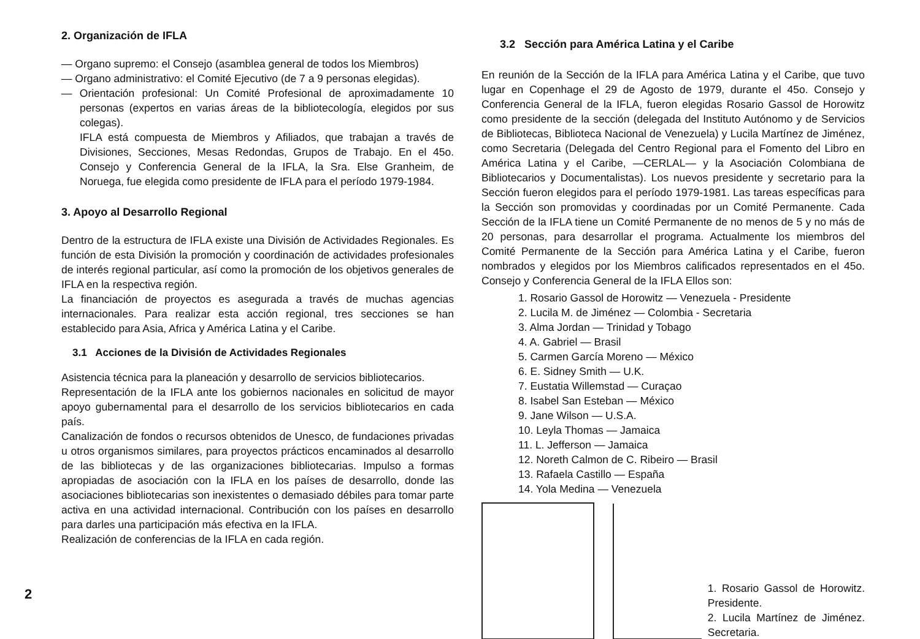2
2. Organización de IFLA
— Organo supremo: el Consejo (asamblea general de todos los Miembros)
— Organo administrativo: el Comité Ejecutivo (de 7 a 9 personas elegidas).
— Orientación profesional: Un Comité Profesional de aproximadamente 10 personas (expertos en varias áreas de la bibliotecología, elegidos por sus colegas).
IFLA está compuesta de Miembros y Afiliados, que trabajan a través de Divisiones, Secciones, Mesas Redondas, Grupos de Trabajo. En el 45o. Consejo y Conferencia General de la IFLA, la Sra. Else Granheim, de Noruega, fue elegida como presidente de IFLA para el período 1979-1984.
3. Apoyo al Desarrollo Regional
Dentro de la estructura de IFLA existe una División de Actividades Regionales. Es función de esta División la promoción y coordinación de actividades profesionales de interés regional particular, así como la promoción de los objetivos generales de IFLA en la respectiva región.
La financiación de proyectos es asegurada a través de muchas agencias internacionales. Para realizar esta acción regional, tres secciones se han establecido para Asia, Africa y América Latina y el Caribe.
3.1 Acciones de la División de Actividades Regionales
Asistencia técnica para la planeación y desarrollo de servicios bibliotecarios.
Representación de la IFLA ante los gobiernos nacionales en solicitud de mayor apoyo gubernamental para el desarrollo de los servicios bibliotecarios en cada país.
Canalización de fondos o recursos obtenidos de Unesco, de fundaciones privadas u otros organismos similares, para proyectos prácticos encaminados al desarrollo de las bibliotecas y de las organizaciones bibliotecarias. Impulso a formas apropiadas de asociación con la IFLA en los países de desarrollo, donde las asociaciones bibliotecarias son inexistentes o demasiado débiles para tomar parte activa en una actividad internacional. Contribución con los países en desarrollo para darles una participación más efectiva en la IFLA.
Realización de conferencias de la IFLA en cada región.
3.2 Sección para América Latina y el Caribe
En reunión de la Sección de la IFLA para América Latina y el Caribe, que tuvo lugar en Copenhage el 29 de Agosto de 1979, durante el 45o. Consejo y Conferencia General de la IFLA, fueron elegidas Rosario Gassol de Horowitz como presidente de la sección (delegada del Instituto Autónomo y de Servicios de Bibliotecas, Biblioteca Nacional de Venezuela) y Lucila Martínez de Jiménez, como Secretaria (Delegada del Centro Regional para el Fomento del Libro en América Latina y el Caribe, —CERLAL— y la Asociación Colombiana de Bibliotecarios y Documentalistas). Los nuevos presidente y secretario para la Sección fueron elegidos para el período 1979-1981. Las tareas específicas para la Sección son promovidas y coordinadas por un Comité Permanente. Cada Sección de la IFLA tiene un Comité Permanente de no menos de 5 y no más de 20 personas, para desarrollar el programa. Actualmente los miembros del Comité Permanente de la Sección para América Latina y el Caribe, fueron nombrados y elegidos por los Miembros calificados representados en el 45o. Consejo y Conferencia General de la IFLA Ellos son:
1. Rosario Gassol de Horowitz — Venezuela - Presidente
2. Lucila M. de Jiménez — Colombia - Secretaria
3. Alma Jordan — Trinidad y Tobago
4. A. Gabriel — Brasil
5. Carmen García Moreno — México
6. E. Sidney Smith — U.K.
7. Eustatia Willemstad — Curaçao
8. Isabel San Esteban — México
9. Jane Wilson — U.S.A.
10. Leyla Thomas — Jamaica
11. L. Jefferson — Jamaica
12. Noreth Calmon de C. Ribeiro — Brasil
13. Rafaela Castillo — España
14. Yola Medina — Venezuela
1. Rosario Gassol de Horowitz. Presidente.
2. Lucila Martínez de Jiménez. Secretaria.